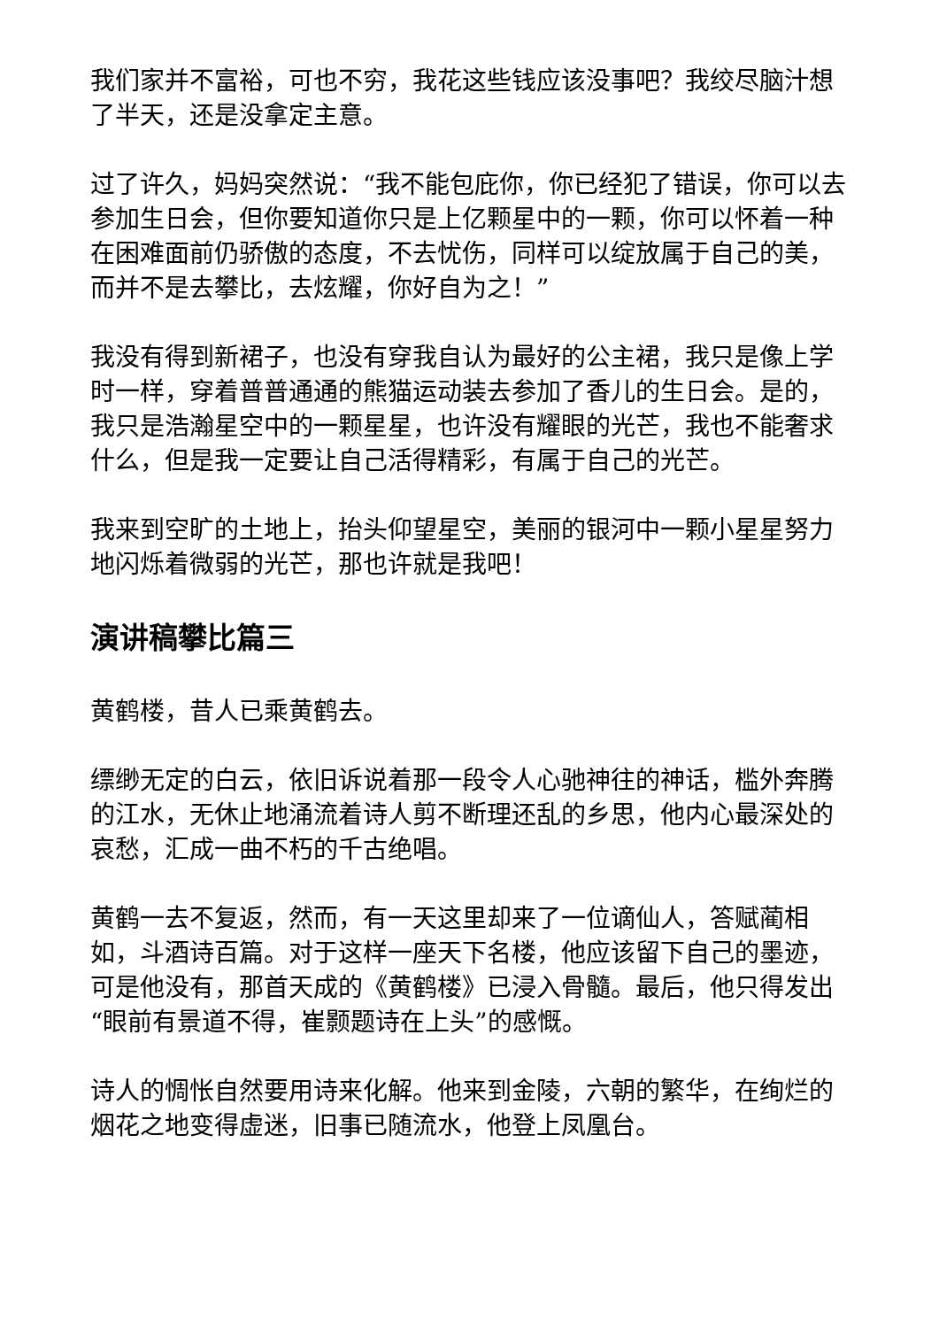我们家并不富裕，可也不穷，我花这些钱应该没事吧？我绞尽脑汁想了半天，还是没拿定主意。
过了许久，妈妈突然说：“我不能包庇你，你已经犯了错误，你可以去参加生日会，但你要知道你只是上亿颗星中的一颗，你可以怀着一种在困难面前仍骄傲的态度，不去忧伤，同样可以绽放属于自己的美，而并不是去攀比，去炫耀，你好自为之！”
我没有得到新裙子，也没有穿我自认为最好的公主裙，我只是像上学时一样，穿着普普通通的熊猫运动装去参加了香儿的生日会。是的，我只是浩瀚星空中的一颗星星，也许没有耀眼的光芒，我也不能奢求什么，但是我一定要让自己活得精彩，有属于自己的光芒。
我来到空旷的土地上，抬头仰望星空，美丽的银河中一颗小星星努力地闪烁着微弱的光芒，那也许就是我吧！
演讲稿攀比篇三
黄鹤楼，昔人已乘黄鹤去。
缥缈无定的白云，依旧诉说着那一段令人心驰神往的神话，槛外奔腾的江水，无休止地涌流着诗人剪不断理还乱的乡思，他内心最深处的哀愁，汇成一曲不朽的千古绝唱。
黄鹤一去不复返，然而，有一天这里却来了一位谪仙人，答赋蔺相如，斗酒诗百篇。对于这样一座天下名楼，他应该留下自己的墨迹，可是他没有，那首天成的《黄鹤楼》已浸入骨髓。最后，他只得发出“眼前有景道不得，崔颢题诗在上头”的感慨。
诗人的惆怅自然要用诗来化解。他来到金陵，六朝的繁华，在绚烂的烟花之地变得虚迷，旧事已随流水，他登上凤凰台。